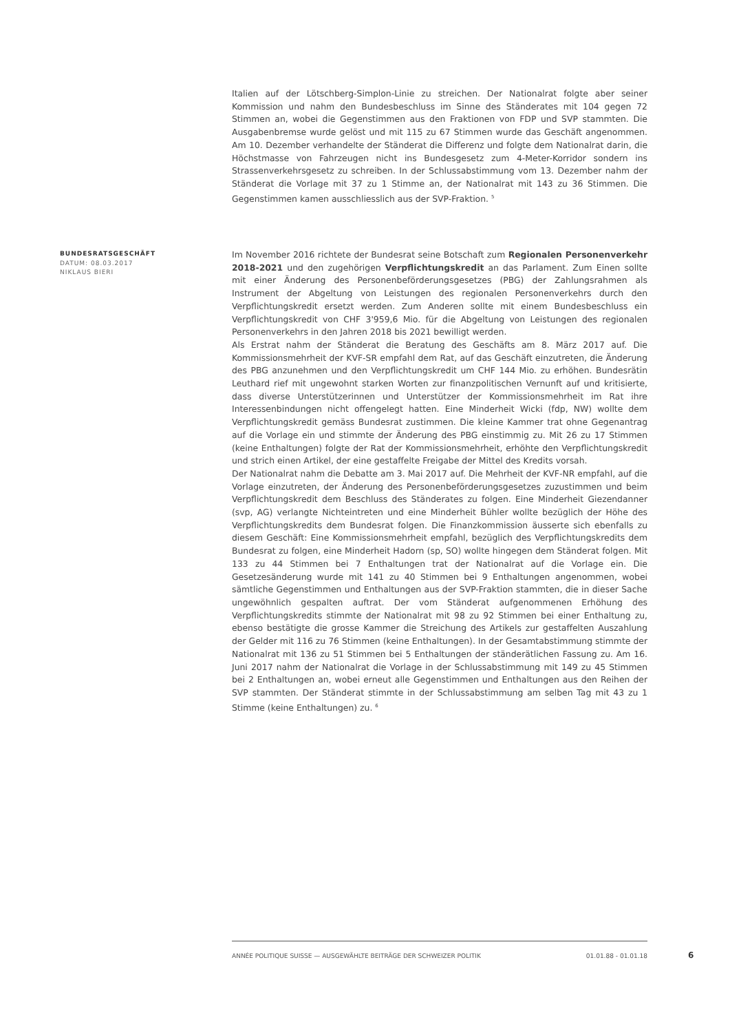Italien auf der Lötschberg-Simplon-Linie zu streichen. Der Nationalrat folgte aber seiner Kommission und nahm den Bundesbeschluss im Sinne des Ständerates mit 104 gegen 72 Stimmen an, wobei die Gegenstimmen aus den Fraktionen von FDP und SVP stammten. Die Ausgabenbremse wurde gelöst und mit 115 zu 67 Stimmen wurde das Geschäft angenommen. Am 10. Dezember verhandelte der Ständerat die Differenz und folgte dem Nationalrat darin, die Höchstmasse von Fahrzeugen nicht ins Bundesgesetz zum 4-Meter-Korridor sondern ins Strassenverkehrsgesetz zu schreiben. In der Schlussabstimmung vom 13. Dezember nahm der Ständerat die Vorlage mit 37 zu 1 Stimme an, der Nationalrat mit 143 zu 36 Stimmen. Die Gegenstimmen kamen ausschliesslich aus der SVP-Fraktion. <sup>5</sup>
BUNDESRATSGESCHÄFT
DATUM: 08.03.2017
NIKLAUS BIERI
Im November 2016 richtete der Bundesrat seine Botschaft zum Regionalen Personenverkehr 2018-2021 und den zugehörigen Verpflichtungskredit an das Parlament. Zum Einen sollte mit einer Änderung des Personenbeförderungsgesetzes (PBG) der Zahlungsrahmen als Instrument der Abgeltung von Leistungen des regionalen Personenverkehrs durch den Verpflichtungskredit ersetzt werden. Zum Anderen sollte mit einem Bundesbeschluss ein Verpflichtungskredit von CHF 3'959,6 Mio. für die Abgeltung von Leistungen des regionalen Personenverkehrs in den Jahren 2018 bis 2021 bewilligt werden.
Als Erstrat nahm der Ständerat die Beratung des Geschäfts am 8. März 2017 auf. Die Kommissionsmehrheit der KVF-SR empfahl dem Rat, auf das Geschäft einzutreten, die Änderung des PBG anzunehmen und den Verpflichtungskredit um CHF 144 Mio. zu erhöhen. Bundesrätin Leuthard rief mit ungewohnt starken Worten zur finanzpolitischen Vernunft auf und kritisierte, dass diverse Unterstützerinnen und Unterstützer der Kommissionsmehrheit im Rat ihre Interessenbindungen nicht offengelegt hatten. Eine Minderheit Wicki (fdp, NW) wollte dem Verpflichtungskredit gemäss Bundesrat zustimmen. Die kleine Kammer trat ohne Gegenantrag auf die Vorlage ein und stimmte der Änderung des PBG einstimmig zu. Mit 26 zu 17 Stimmen (keine Enthaltungen) folgte der Rat der Kommissionsmehrheit, erhöhte den Verpflichtungskredit und strich einen Artikel, der eine gestaffelte Freigabe der Mittel des Kredits vorsah.
Der Nationalrat nahm die Debatte am 3. Mai 2017 auf. Die Mehrheit der KVF-NR empfahl, auf die Vorlage einzutreten, der Änderung des Personenbeförderungsgesetzes zuzustimmen und beim Verpflichtungskredit dem Beschluss des Ständerates zu folgen. Eine Minderheit Giezendanner (svp, AG) verlangte Nichteintreten und eine Minderheit Bühler wollte bezüglich der Höhe des Verpflichtungskredits dem Bundesrat folgen. Die Finanzkommission äusserte sich ebenfalls zu diesem Geschäft: Eine Kommissionsmehrheit empfahl, bezüglich des Verpflichtungskredits dem Bundesrat zu folgen, eine Minderheit Hadorn (sp, SO) wollte hingegen dem Ständerat folgen. Mit 133 zu 44 Stimmen bei 7 Enthaltungen trat der Nationalrat auf die Vorlage ein. Die Gesetzesänderung wurde mit 141 zu 40 Stimmen bei 9 Enthaltungen angenommen, wobei sämtliche Gegenstimmen und Enthaltungen aus der SVP-Fraktion stammten, die in dieser Sache ungewöhnlich gespalten auftrat. Der vom Ständerat aufgenommenen Erhöhung des Verpflichtungskredits stimmte der Nationalrat mit 98 zu 92 Stimmen bei einer Enthaltung zu, ebenso bestätigte die grosse Kammer die Streichung des Artikels zur gestaffelten Auszahlung der Gelder mit 116 zu 76 Stimmen (keine Enthaltungen). In der Gesamtabstimmung stimmte der Nationalrat mit 136 zu 51 Stimmen bei 5 Enthaltungen der ständerätlichen Fassung zu. Am 16. Juni 2017 nahm der Nationalrat die Vorlage in der Schlussabstimmung mit 149 zu 45 Stimmen bei 2 Enthaltungen an, wobei erneut alle Gegenstimmen und Enthaltungen aus den Reihen der SVP stammten. Der Ständerat stimmte in der Schlussabstimmung am selben Tag mit 43 zu 1 Stimme (keine Enthaltungen) zu. <sup>6</sup>
ANNÉE POLITIQUE SUISSE — AUSGEWÄHLTE BEITRÄGE DER SCHWEIZER POLITIK 01.01.88 - 01.01.18
6